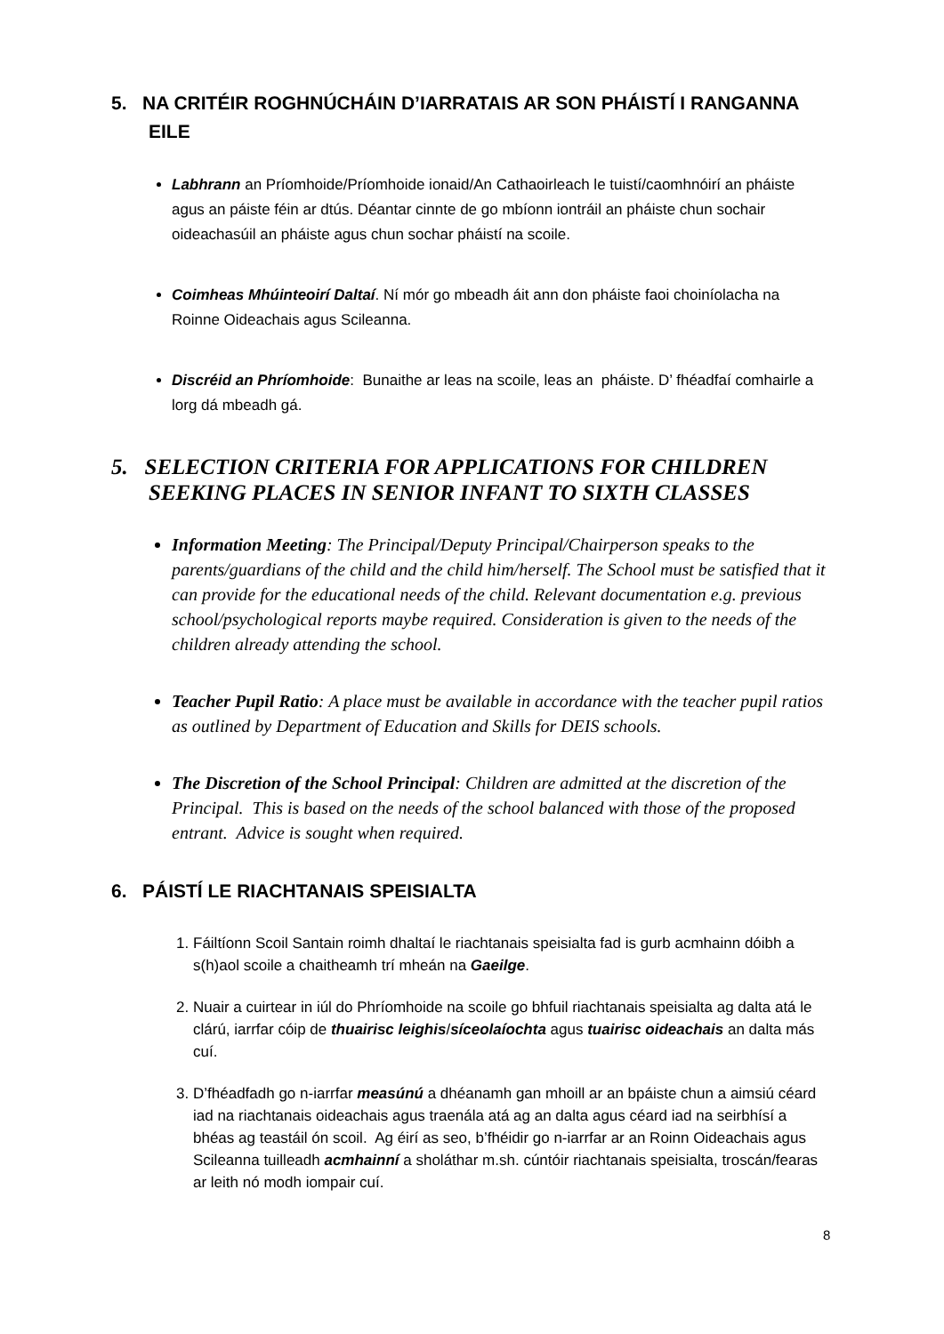5. NA CRITÉIR ROGHNÚCHÁIN D’IARRATAIS AR SON PHÁISTÍ I RANGANNA EILE
Labhrann an Príomhoide/Príomhoide ionaid/An Cathaoirleach le tuistí/caomhnóirí an pháiste agus an páiste féin ar dtús. Déantar cinnte de go mbíonn iontráil an pháiste chun sochair oideachasúil an pháiste agus chun sochar pháistí na scoile.
Coimheas Mhúinteoirí Daltaí. Ní mór go mbeadh áit ann don pháiste faoi choiníolacha na Roinne Oideachais agus Scileanna.
Discréid an Phríomhoide: Bunaithe ar leas na scoile, leas an pháiste. D’ fhéadfaí comhairle a lorg dá mbeadh gá.
5. SELECTION CRITERIA FOR APPLICATIONS FOR CHILDREN SEEKING PLACES IN SENIOR INFANT TO SIXTH CLASSES
Information Meeting: The Principal/Deputy Principal/Chairperson speaks to the parents/guardians of the child and the child him/herself. The School must be satisfied that it can provide for the educational needs of the child. Relevant documentation e.g. previous school/psychological reports maybe required. Consideration is given to the needs of the children already attending the school.
Teacher Pupil Ratio: A place must be available in accordance with the teacher pupil ratios as outlined by Department of Education and Skills for DEIS schools.
The Discretion of the School Principal: Children are admitted at the discretion of the Principal. This is based on the needs of the school balanced with those of the proposed entrant. Advice is sought when required.
6. PÁISTÍ LE RIACHTANAIS SPEISIALTA
1. Fáiltíonn Scoil Santain roimh dhaltaí le riachtanais speisialta fad is gurb acmhainn dóibh a s(h)aol scoile a chaitheamh trí mheán na Gaeilge.
2. Nuair a cuirtear in iúl do Phríomhoide na scoile go bhfuil riachtanais speisialta ag dalta atá le clárú, iarrfar cóip de thuairisc leighis/síceolaíochta agus tuairisc oideachais an dalta más cuí.
3. D’fhéadfadh go n-iarrfar measúnú a dhéanamh gan mhoill ar an bpáiste chun a aimsiú céard iad na riachtanais oideachais agus traenála atá ag an dalta agus céard iad na seirbhísí a bhéas ag teastáil ón scoil. Ag éirí as seo, b’fhéidir go n-iarrfar ar an Roinn Oideachais agus Scileanna tuilleadh acmhainní a sholáthar m.sh. cúntóir riachtanais speisialta, troscán/fearas ar leith nó modh iompair cuí.
8